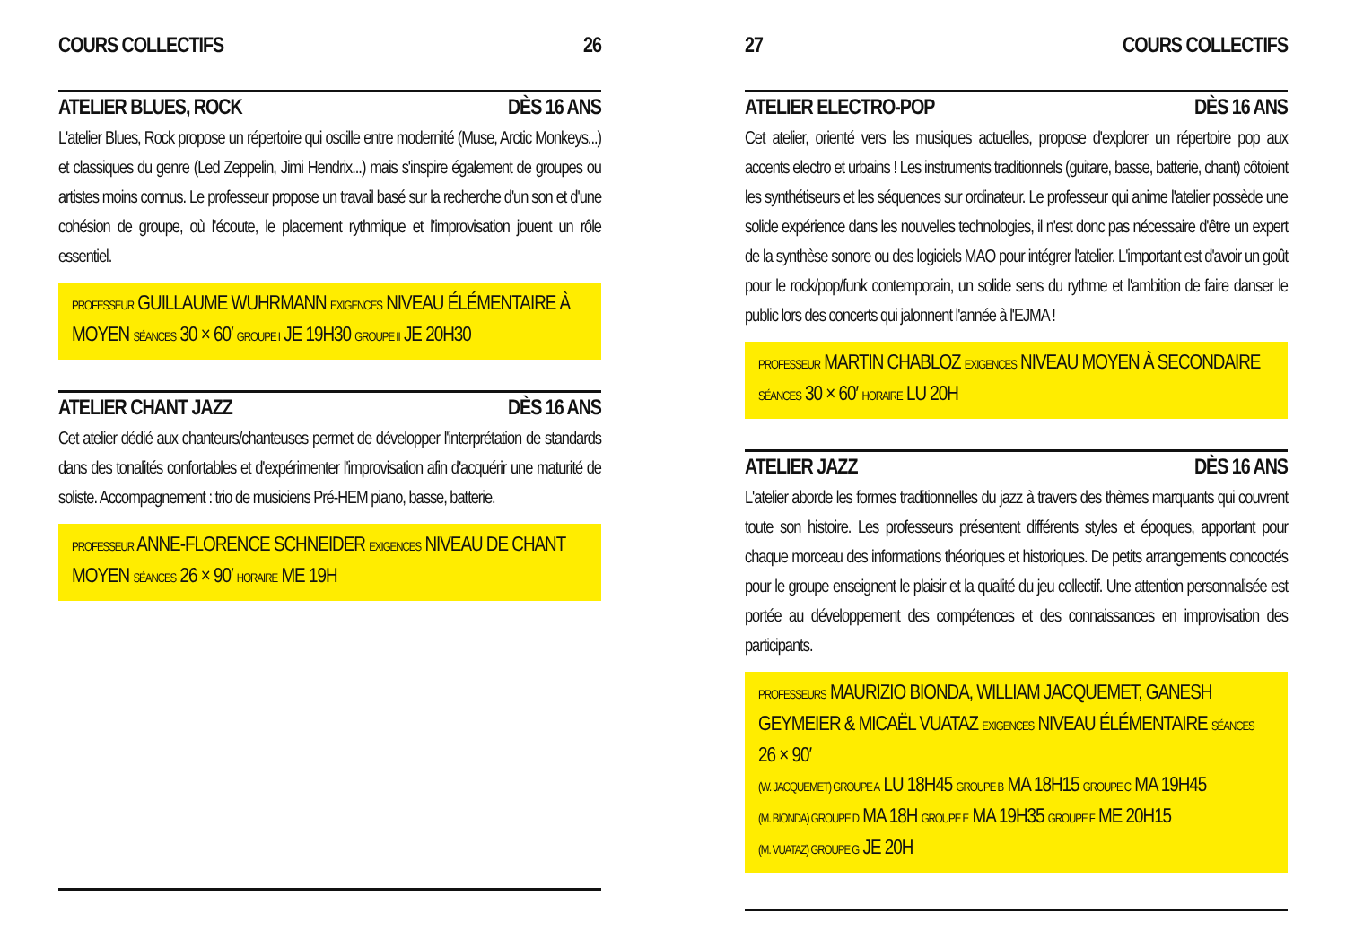COURS COLLECTIFS 26
ATELIER BLUES, ROCK DÈS 16 ANS
L'atelier Blues, Rock propose un répertoire qui oscille entre modernité (Muse, Arctic Monkeys...) et classiques du genre (Led Zeppelin, Jimi Hendrix...) mais s'inspire également de groupes ou artistes moins connus. Le professeur propose un travail basé sur la recherche d'un son et d'une cohésion de groupe, où l'écoute, le placement rythmique et l'improvisation jouent un rôle essentiel.
PROFESSEUR GUILLAUME WUHRMANN EXIGENCES NIVEAU ÉLÉMENTAIRE À MOYEN SÉANCES 30 × 60′ GROUPE I JE 19H30 GROUPE II JE 20H30
ATELIER CHANT JAZZ DÈS 16 ANS
Cet atelier dédié aux chanteurs/chanteuses permet de développer l'interprétation de standards dans des tonalités confortables et d'expérimenter l'improvisation afin d'acquérir une maturité de soliste. Accompagnement : trio de musiciens Pré-HEM piano, basse, batterie.
PROFESSEUR ANNE-FLORENCE SCHNEIDER EXIGENCES NIVEAU DE CHANT MOYEN SÉANCES 26 × 90′ HORAIRE ME 19H
27 COURS COLLECTIFS
ATELIER ELECTRO-POP DÈS 16 ANS
Cet atelier, orienté vers les musiques actuelles, propose d'explorer un répertoire pop aux accents electro et urbains ! Les instruments traditionnels (guitare, basse, batterie, chant) côtoient les synthétiseurs et les séquences sur ordinateur. Le professeur qui anime l'atelier possède une solide expérience dans les nouvelles technologies, il n'est donc pas nécessaire d'être un expert de la synthèse sonore ou des logiciels MAO pour intégrer l'atelier. L'important est d'avoir un goût pour le rock/pop/funk contemporain, un solide sens du rythme et l'ambition de faire danser le public lors des concerts qui jalonnent l'année à l'EJMA !
PROFESSEUR MARTIN CHABLOZ EXIGENCES NIVEAU MOYEN À SECONDAIRE SÉANCES 30 × 60′ HORAIRE LU 20H
ATELIER JAZZ DÈS 16 ANS
L'atelier aborde les formes traditionnelles du jazz à travers des thèmes marquants qui couvrent toute son histoire. Les professeurs présentent différents styles et époques, apportant pour chaque morceau des informations théoriques et historiques. De petits arrangements concoctés pour le groupe enseignent le plaisir et la qualité du jeu collectif. Une attention personnalisée est portée au développement des compétences et des connaissances en improvisation des participants.
PROFESSEURS MAURIZIO BIONDA, WILLIAM JACQUEMET, GANESH GEYMEIER & MICAËL VUATAZ EXIGENCES NIVEAU ÉLÉMENTAIRE SÉANCES 26 × 90′
(W. JACQUEMET) GROUPE A LU 18H45 GROUPE B MA 18H15 GROUPE C MA 19H45
(M. BIONDA) GROUPE D MA 18H GROUPE E MA 19H35 GROUPE F ME 20H15
(M. VUATAZ) GROUPE G JE 20H